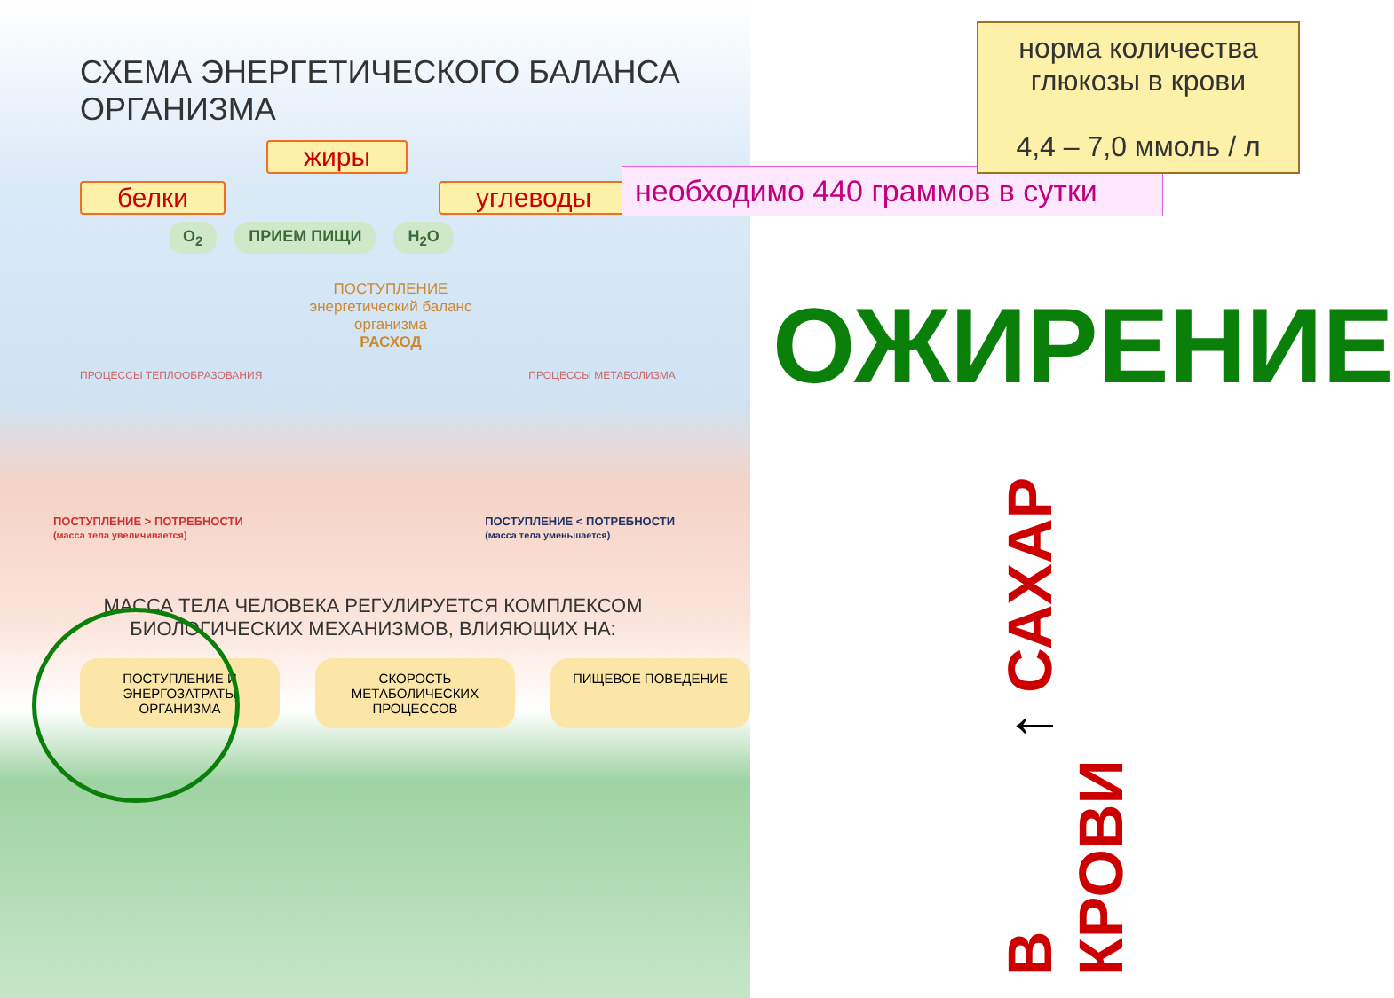СХЕМА ЭНЕРГЕТИЧЕСКОГО БАЛАНСА
ОРГАНИЗМА
жиры
белки углеводы
O<sub>2</sub> ПРИЕМ ПИЩИ H<sub>2</sub>O
ПОСТУПЛЕНИЕ
энергетический баланс организма
РАСХОД
ПРОЦЕССЫ ТЕПЛООБРАЗОВАНИЯ ПРОЦЕССЫ МЕТАБОЛИЗМА
ПОСТУПЛЕНИЕ > ПОТРЕБНОСТИ
(масса тела увеличивается) ПОСТУПЛЕНИЕ < ПОТРЕБНОСТИ
(масса тела уменьшается)
МАССА ТЕЛА ЧЕЛОВЕКА РЕГУЛИРУЕТСЯ КОМПЛЕКСОМ
БИОЛОГИЧЕСКИХ МЕХАНИЗМОВ, ВЛИЯЮЩИХ НА:
ПОСТУПЛЕНИЕ И ЭНЕРГОЗАТРАТЫ ОРГАНИЗМА
СКОРОСТЬ МЕТАБОЛИЧЕСКИХ ПРОЦЕССОВ
ПИЩЕВОЕ ПОВЕДЕНИЕ
необходимо 440 граммов в сутки
норма количества
глюкозы в крови
4,4 – 7,0 ммоль / л
ОЖИРЕНИЕ
В КРОВИ ↑ САХАР